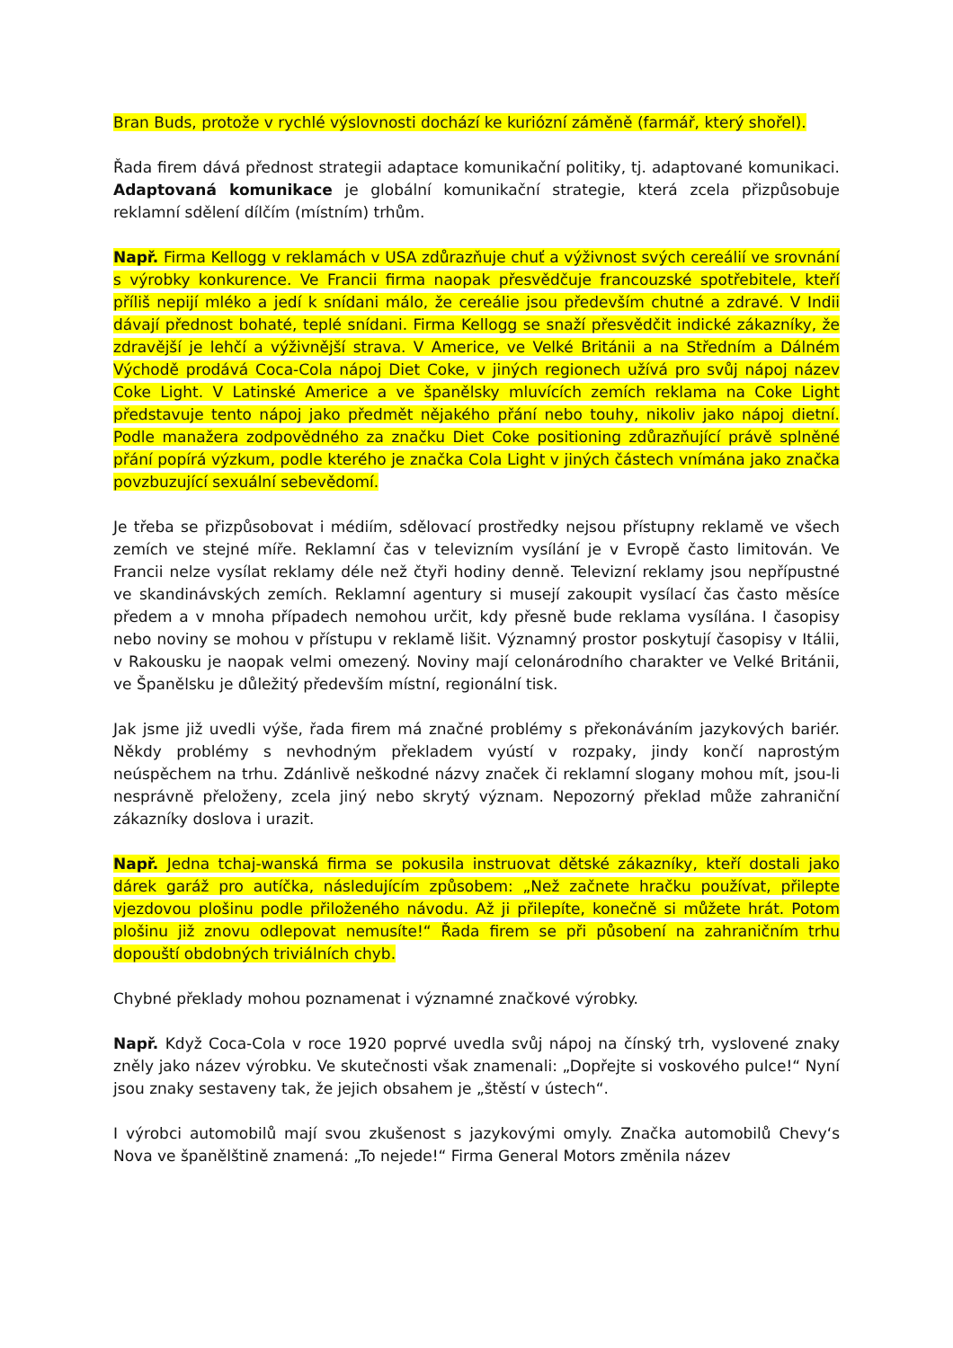Bran Buds, protože v rychlé výslovnosti dochází ke kuriózní záměně (farmář, který shořel).
Řada firem dává přednost strategii adaptace komunikační politiky, tj. adaptované komunikaci. Adaptovaná komunikace je globální komunikační strategie, která zcela přizpůsobuje reklamní sdělení dílčím (místním) trhům.
Např. Firma Kellogg v reklamách v USA zdůrazňuje chuť a výživnost svých cereálií ve srovnání s výrobky konkurence. Ve Francii firma naopak přesvědčuje francouzské spotřebitele, kteří příliš nepijí mléko a jedí k snídani málo, že cereálie jsou především chutné a zdravé. V Indii dávají přednost bohaté, teplé snídani. Firma Kellogg se snaží přesvědčit indické zákazníky, že zdravější je lehčí a výživnější strava. V Americe, ve Velké Británii a na Středním a Dálném Východě prodává Coca-Cola nápoj Diet Coke, v jiných regionech užívá pro svůj nápoj název Coke Light. V Latinské Americe a ve španělsky mluvících zemích reklama na Coke Light představuje tento nápoj jako předmět nějakého přání nebo touhy, nikoliv jako nápoj dietní. Podle manažera zodpovědného za značku Diet Coke positioning zdůrazňující právě splněné přání popírá výzkum, podle kterého je značka Cola Light v jiných částech vnímána jako značka povzbuzující sexuální sebevědomí.
Je třeba se přizpůsobovat i médiím, sdělovací prostředky nejsou přístupny reklamě ve všech zemích ve stejné míře. Reklamní čas v televizním vysílání je v Evropě často limitován. Ve Francii nelze vysílat reklamy déle než čtyři hodiny denně. Televizní reklamy jsou nepřípustné ve skandinávských zemích. Reklamní agentury si musejí zakoupit vysílací čas často měsíce předem a v mnoha případech nemohou určit, kdy přesně bude reklama vysílána. I časopisy nebo noviny se mohou v přístupu v reklamě lišit. Významný prostor poskytují časopisy v Itálii, v Rakousku je naopak velmi omezený. Noviny mají celonárodního charakter ve Velké Británii, ve Španělsku je důležitý především místní, regionální tisk.
Jak jsme již uvedli výše, řada firem má značné problémy s překonáváním jazykových bariér. Někdy problémy s nevhodným překladem vyústí v rozpaky, jindy končí naprostým neúspěchem na trhu. Zdánlivě neškodné názvy značek či reklamní slogany mohou mít, jsou-li nesprávně přeloženy, zcela jiný nebo skrytý význam. Nepozorný překlad může zahraniční zákazníky doslova i urazit.
Např. Jedna tchaj-wanská firma se pokusila instruovat dětské zákazníky, kteří dostali jako dárek garáž pro autíčka, následujícím způsobem: „Než začnete hračku používat, přilepte vjezdovou plošinu podle přiloženého návodu. Až ji přilepíte, konečně si můžete hrát. Potom plošinu již znovu odlepovat nemusíte!“ Řada firem se při působení na zahraničním trhu dopouští obdobných triviálních chyb.
Chybné překlady mohou poznamenat i významné značkové výrobky.
Např. Když Coca-Cola v roce 1920 poprvé uvedla svůj nápoj na čínský trh, vyslovené znaky zněly jako název výrobku. Ve skutečnosti však znamenali: „Dopřejte si voskového pulce!“ Nyní jsou znaky sestaveny tak, že jejich obsahem je „štěstí v ústech“.
I výrobci automobilů mají svou zkušenost s jazykovými omyly. Značka automobilů Chevy‘s Nova ve španělštině znamená: „To nejede!“ Firma General Motors změnila název